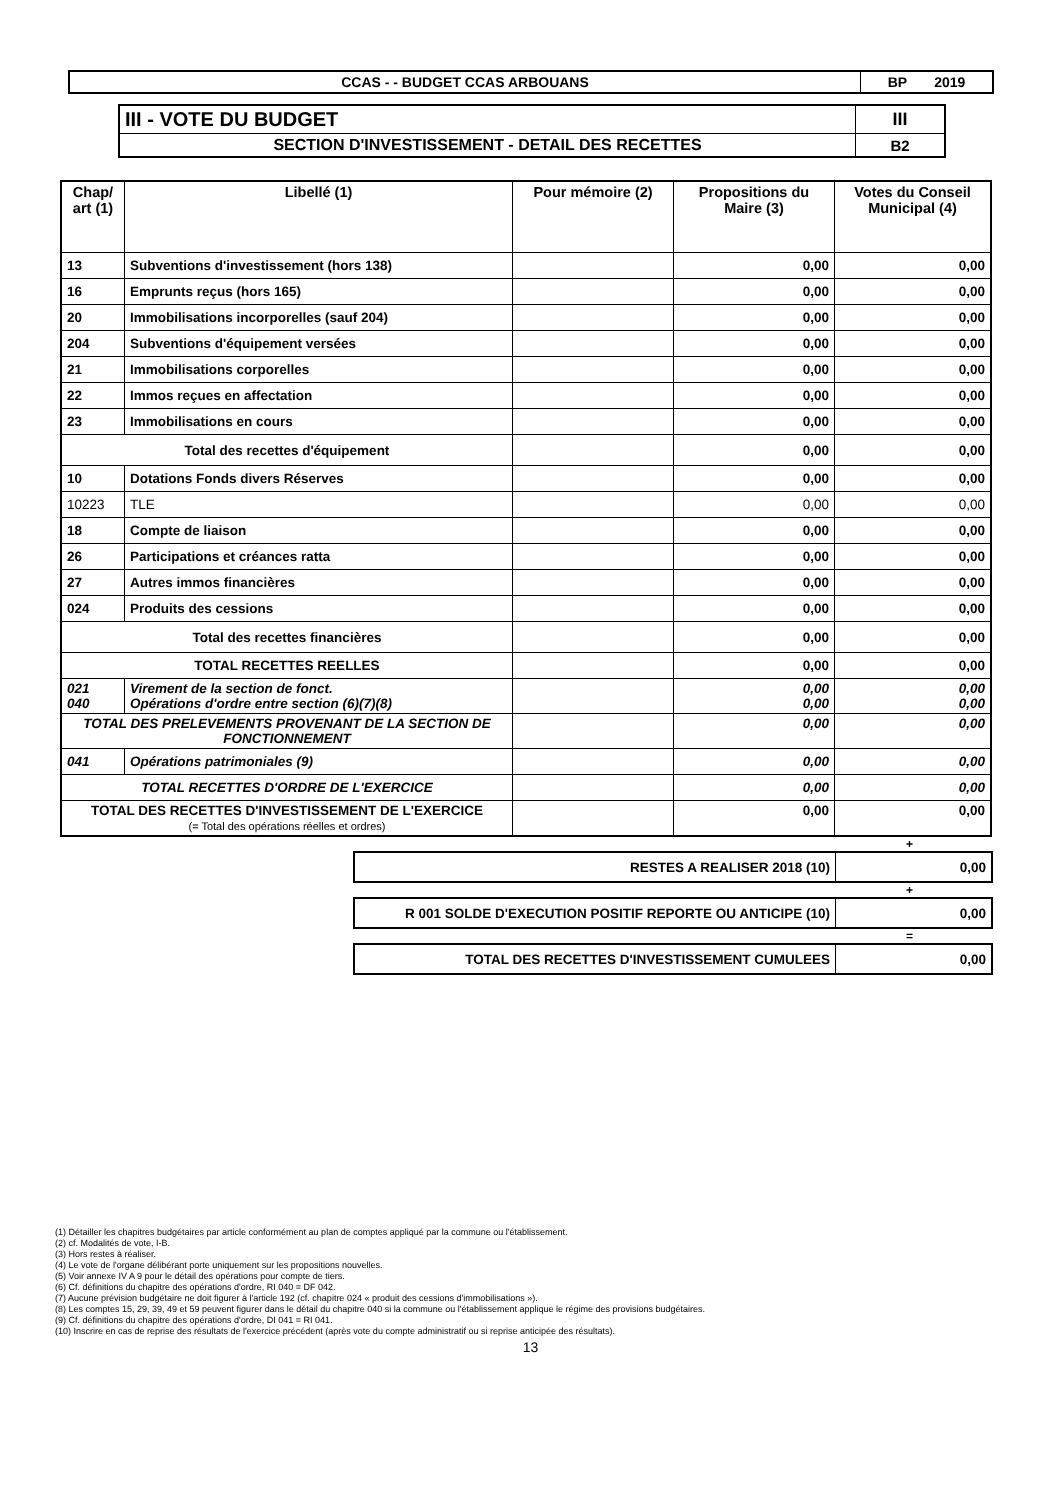| CCAS - - BUDGET CCAS ARBOUANS | BP 2019 |
| III - VOTE DU BUDGET | III |
| SECTION D'INVESTISSEMENT - DETAIL DES RECETTES | B2 |
| Chap/ art (1) | Libellé (1) | Pour mémoire (2) | Propositions du Maire (3) | Votes du Conseil Municipal (4) |
| --- | --- | --- | --- | --- |
| 13 | Subventions d'investissement (hors 138) | | 0,00 | 0,00 |
| 16 | Emprunts reçus (hors 165) | | 0,00 | 0,00 |
| 20 | Immobilisations incorporelles (sauf 204) | | 0,00 | 0,00 |
| 204 | Subventions d'équipement versées | | 0,00 | 0,00 |
| 21 | Immobilisations corporelles | | 0,00 | 0,00 |
| 22 | Immos reçues en affectation | | 0,00 | 0,00 |
| 23 | Immobilisations en cours | | 0,00 | 0,00 |
| Total des recettes d'équipement | | | 0,00 | 0,00 |
| 10 | Dotations Fonds divers Réserves | | 0,00 | 0,00 |
| 10223 | TLE | | 0,00 | 0,00 |
| 18 | Compte de liaison | | 0,00 | 0,00 |
| 26 | Participations et créances ratta | | 0,00 | 0,00 |
| 27 | Autres immos financières | | 0,00 | 0,00 |
| 024 | Produits des cessions | | 0,00 | 0,00 |
| Total des recettes financières | | | 0,00 | 0,00 |
| TOTAL RECETTES REELLES | | | 0,00 | 0,00 |
| 021 040 | Virement de la section de fonct. Opérations d'ordre entre section (6)(7)(8) | | 0,00 0,00 | 0,00 0,00 |
| TOTAL DES PRELEVEMENTS PROVENANT DE LA SECTION DE FONCTIONNEMENT | | | 0,00 | 0,00 |
| 041 | Opérations patrimoniales (9) | | 0,00 | 0,00 |
| TOTAL RECETTES D'ORDRE DE L'EXERCICE | | | 0,00 | 0,00 |
| TOTAL DES RECETTES D'INVESTISSEMENT DE L'EXERCICE (= Total des opérations réelles et ordres) | | | 0,00 | 0,00 |
+
| RESTES A REALISER 2018 (10) | 0,00 |
+
| R 001 SOLDE D'EXECUTION POSITIF REPORTE OU ANTICIPE (10) | 0,00 |
=
| TOTAL DES RECETTES D'INVESTISSEMENT CUMULEES | 0,00 |
(1) Détailler les chapitres budgétaires par article conformément au plan de comptes appliqué par la commune ou l'établissement.
(2) cf. Modalités de vote, I-B.
(3) Hors restes à réaliser.
(4) Le vote de l'organe délibérant porte uniquement sur les propositions nouvelles.
(5) Voir annexe IV A 9 pour le détail des opérations pour compte de tiers.
(6) Cf. définitions du chapitre des opérations d'ordre, RI 040 = DF 042.
(7) Aucune prévision budgétaire ne doit figurer à l'article 192 (cf. chapitre 024 « produit des cessions d'immobilisations »).
(8) Les comptes 15, 29, 39, 49 et 59 peuvent figurer dans le détail du chapitre 040 si la commune ou l'établissement applique le régime des provisions budgétaires.
(9) Cf. définitions du chapitre des opérations d'ordre, DI 041 = RI 041.
(10) Inscrire en cas de reprise des résultats de l'exercice précédent (après vote du compte administratif ou si reprise anticipée des résultats).
13